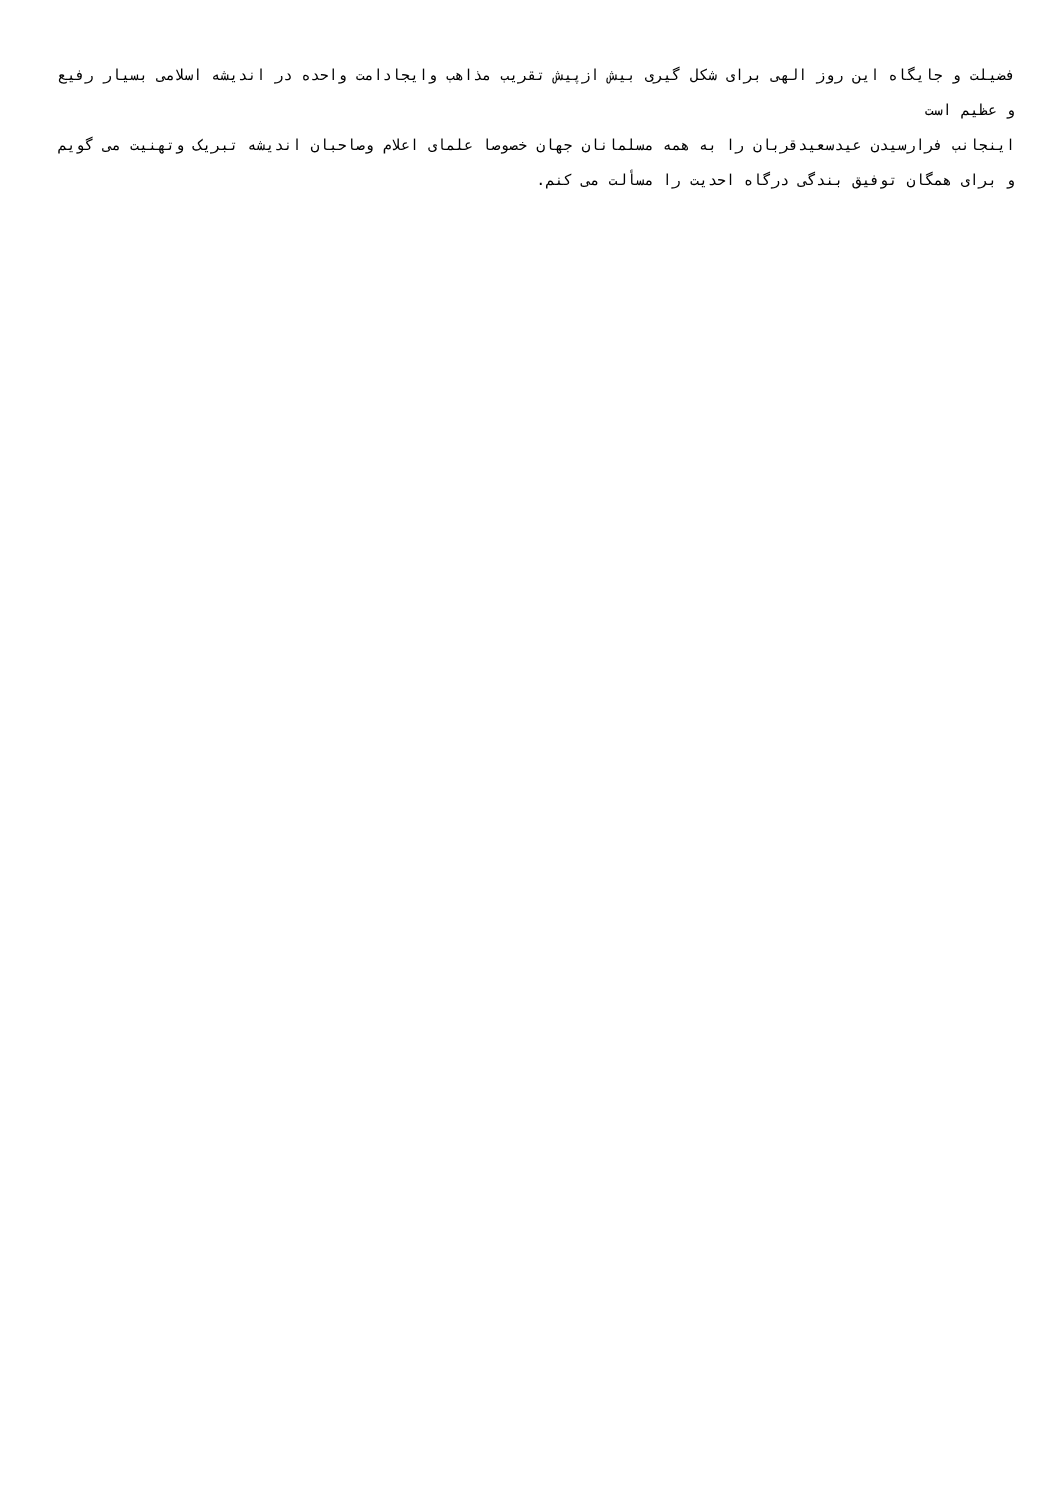فضیلت و جایگاه این روز الهی برای شکل گیری بیش ازپیش تقریب مذاهب وایجادامت واحده در اندیشه اسلامی بسیار رفیع و عظیم است
اینجانب فرارسیدن عیدسعیدقربان را به همه مسلمانان جهان خصوصا علمای اعلام وصاحبان اندیشه تبریک وتهنیت می گویم و برای همگان توفیق بندگی درگاه احدیت را مسألت می کنم.